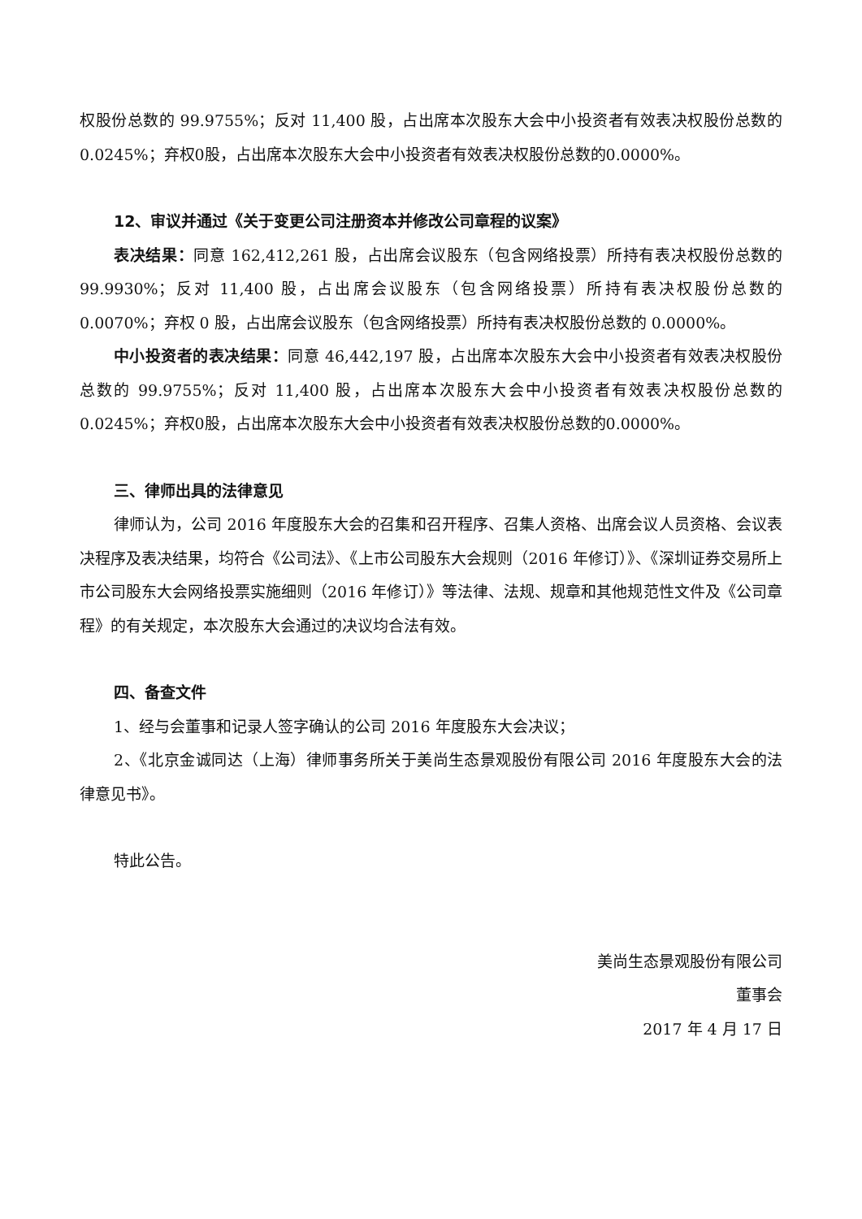权股份总数的 99.9755%；反对 11,400 股，占出席本次股东大会中小投资者有效表决权股份总数的0.0245%；弃权0股，占出席本次股东大会中小投资者有效表决权股份总数的0.0000%。
12、审议并通过《关于变更公司注册资本并修改公司章程的议案》
表决结果：同意 162,412,261 股，占出席会议股东（包含网络投票）所持有表决权股份总数的 99.9930%；反对 11,400 股，占出席会议股东（包含网络投票）所持有表决权股份总数的 0.0070%；弃权 0 股，占出席会议股东（包含网络投票）所持有表决权股份总数的 0.0000%。
中小投资者的表决结果：同意 46,442,197 股，占出席本次股东大会中小投资者有效表决权股份总数的 99.9755%；反对 11,400 股，占出席本次股东大会中小投资者有效表决权股份总数的0.0245%；弃权0股，占出席本次股东大会中小投资者有效表决权股份总数的0.0000%。
三、律师出具的法律意见
律师认为，公司 2016 年度股东大会的召集和召开程序、召集人资格、出席会议人员资格、会议表决程序及表决结果，均符合《公司法》、《上市公司股东大会规则（2016 年修订）》、《深圳证券交易所上市公司股东大会网络投票实施细则（2016 年修订）》等法律、法规、规章和其他规范性文件及《公司章程》的有关规定，本次股东大会通过的决议均合法有效。
四、备查文件
1、经与会董事和记录人签字确认的公司 2016 年度股东大会决议；
2、《北京金诚同达（上海）律师事务所关于美尚生态景观股份有限公司 2016 年度股东大会的法律意见书》。
特此公告。
美尚生态景观股份有限公司
董事会
2017 年 4 月 17 日